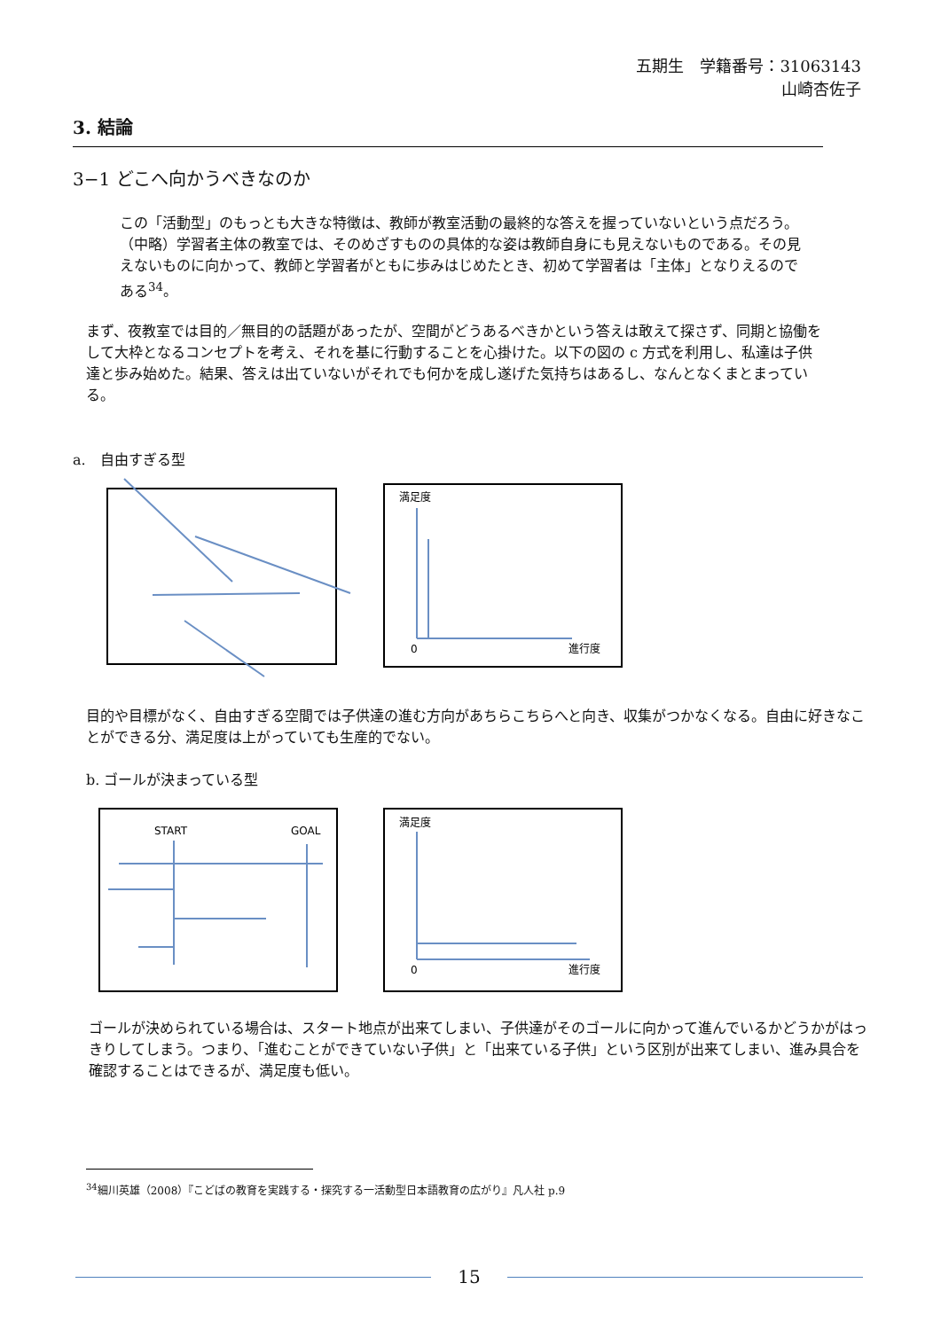五期生　学籍番号：31063143
山崎杏佐子
3. 結論
3−1 どこへ向かうべきなのか
この「活動型」のもっとも大きな特徴は、教師が教室活動の最終的な答えを握っていないという点だろう。（中略）学習者主体の教室では、そのめざすものの具体的な姿は教師自身にも見えないものである。その見えないものに向かって、教師と学習者がともに歩みはじめたとき、初めて学習者は「主体」となりえるのである<sup>34</sup>。
まず、夜教室では目的／無目的の話題があったが、空間がどうあるべきかという答えは敢えて探さず、同期と協働をして大枠となるコンセプトを考え、それを基に行動することを心掛けた。以下の図の c 方式を利用し、私達は子供達と歩み始めた。結果、答えは出ていないがそれでも何かを成し遂げた気持ちはあるし、なんとなくまとまっている。
a.　自由すぎる型
満足度
0
進行度
目的や目標がなく、自由すぎる空間では子供達の進む方向があちらこちらへと向き、収集がつかなくなる。自由に好きなことができる分、満足度は上がっていても生産的でない。
b. ゴールが決まっている型
START
GOAL
満足度
0
進行度
ゴールが決められている場合は、スタート地点が出来てしまい、子供達がそのゴールに向かって進んでいるかどうかがはっきりしてしまう。つまり、「進むことができていない子供」と「出来ている子供」という区別が出来てしまい、進み具合を確認することはできるが、満足度も低い。
<sup>34</sup> 細川英雄（2008）『こどばの教育を実践する・探究する一活動型日本語教育の広がり』凡人社 p.9
15